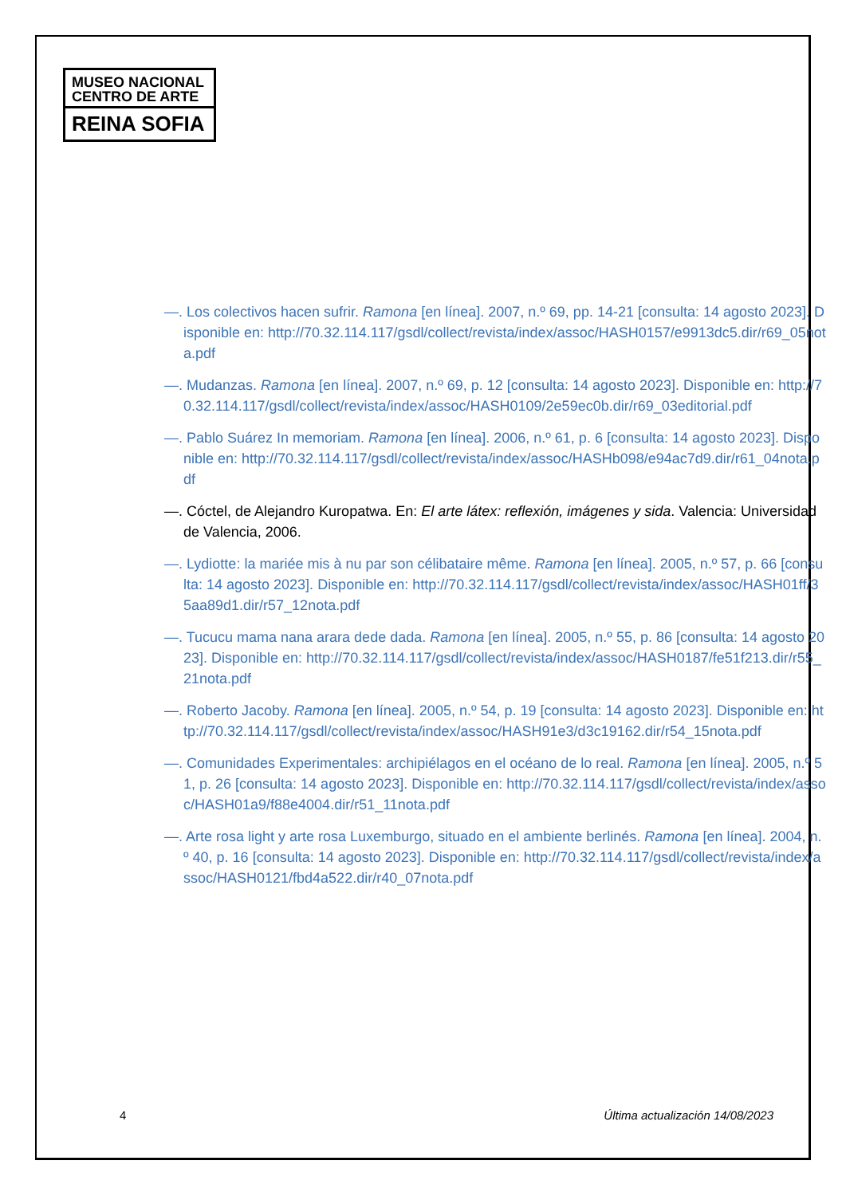MUSEO NACIONAL
CENTRO DE ARTE
REINA SOFIA
—. Los colectivos hacen sufrir. Ramona [en línea]. 2007, n.º 69, pp. 14-21 [consulta: 14 agosto 2023]. Disponible en: http://70.32.114.117/gsdl/collect/revista/index/assoc/HASH0157/e9913dc5.dir/r69_05nota.pdf
—. Mudanzas. Ramona [en línea]. 2007, n.º 69, p. 12 [consulta: 14 agosto 2023]. Disponible en: http://70.32.114.117/gsdl/collect/revista/index/assoc/HASH0109/2e59ec0b.dir/r69_03editorial.pdf
—. Pablo Suárez In memoriam. Ramona [en línea]. 2006, n.º 61, p. 6 [consulta: 14 agosto 2023]. Disponible en: http://70.32.114.117/gsdl/collect/revista/index/assoc/HASHb098/e94ac7d9.dir/r61_04nota.pdf
—. Cóctel, de Alejandro Kuropatwa. En: El arte látex: reflexión, imágenes y sida. Valencia: Universidad de Valencia, 2006.
—. Lydiotte: la mariée mis à nu par son célibataire même. Ramona [en línea]. 2005, n.º 57, p. 66 [consulta: 14 agosto 2023]. Disponible en: http://70.32.114.117/gsdl/collect/revista/index/assoc/HASH01ff/35aa89d1.dir/r57_12nota.pdf
—. Tucucu mama nana arara dede dada. Ramona [en línea]. 2005, n.º 55, p. 86 [consulta: 14 agosto 2023]. Disponible en: http://70.32.114.117/gsdl/collect/revista/index/assoc/HASH0187/fe51f213.dir/r55_21nota.pdf
—. Roberto Jacoby. Ramona [en línea]. 2005, n.º 54, p. 19 [consulta: 14 agosto 2023]. Disponible en: http://70.32.114.117/gsdl/collect/revista/index/assoc/HASH91e3/d3c19162.dir/r54_15nota.pdf
—. Comunidades Experimentales: archipiélagos en el océano de lo real. Ramona [en línea]. 2005, n.º 51, p. 26 [consulta: 14 agosto 2023]. Disponible en: http://70.32.114.117/gsdl/collect/revista/index/assoc/HASH01a9/f88e4004.dir/r51_11nota.pdf
—. Arte rosa light y arte rosa Luxemburgo, situado en el ambiente berlinés. Ramona [en línea]. 2004, n.º 40, p. 16 [consulta: 14 agosto 2023]. Disponible en: http://70.32.114.117/gsdl/collect/revista/index/assoc/HASH0121/fbd4a522.dir/r40_07nota.pdf
4 Última actualización 14/08/2023